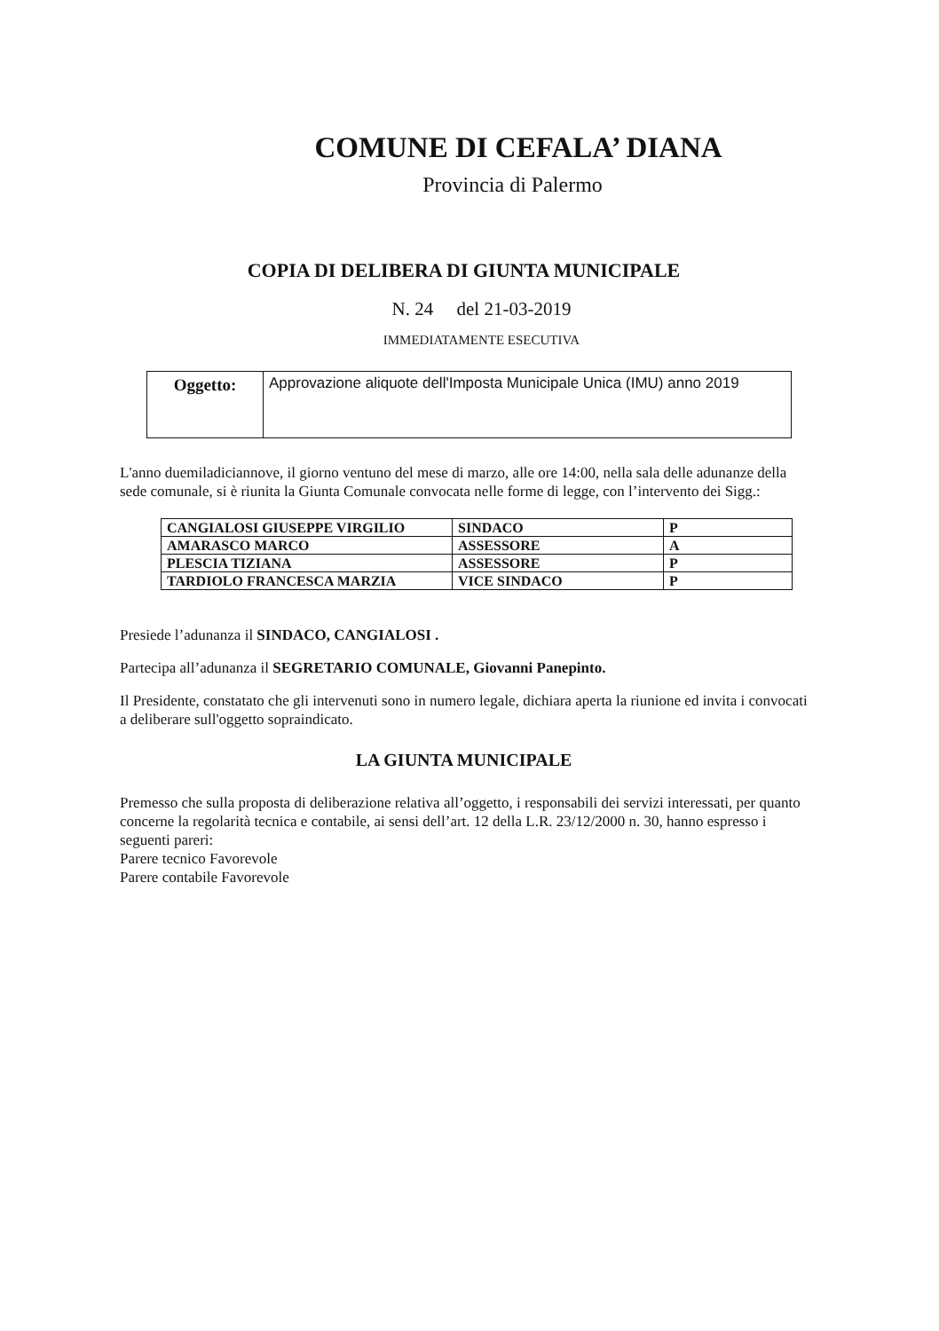COMUNE DI CEFALA’ DIANA
Provincia di Palermo
COPIA DI DELIBERA DI GIUNTA MUNICIPALE
N. 24 del 21-03-2019
IMMEDIATAMENTE ESECUTIVA
| Oggetto: | Approvazione aliquote dell'Imposta Municipale Unica (IMU) anno 2019 |
L'anno duemiladiciannove, il giorno ventuno del mese di marzo, alle ore 14:00, nella sala delle adunanze della sede comunale, si è riunita la Giunta Comunale convocata nelle forme di legge, con l’intervento dei Sigg.:
| CANGIALOSI GIUSEPPE VIRGILIO | SINDACO | P |
| AMARASCO MARCO | ASSESSORE | A |
| PLESCIA TIZIANA | ASSESSORE | P |
| TARDIOLO FRANCESCA MARZIA | VICE SINDACO | P |
Presiede l’adunanza il SINDACO, CANGIALOSI .
Partecipa all’adunanza il SEGRETARIO COMUNALE, Giovanni Panepinto.
Il Presidente, constatato che gli intervenuti sono in numero legale, dichiara aperta la riunione ed invita i convocati a deliberare sull'oggetto sopraindicato.
LA GIUNTA MUNICIPALE
Premesso che sulla proposta di deliberazione relativa all’oggetto, i responsabili dei servizi interessati, per quanto concerne la regolarità tecnica e contabile, ai sensi dell’art. 12 della L.R. 23/12/2000 n. 30, hanno espresso i seguenti pareri:
Parere tecnico Favorevole
Parere contabile Favorevole